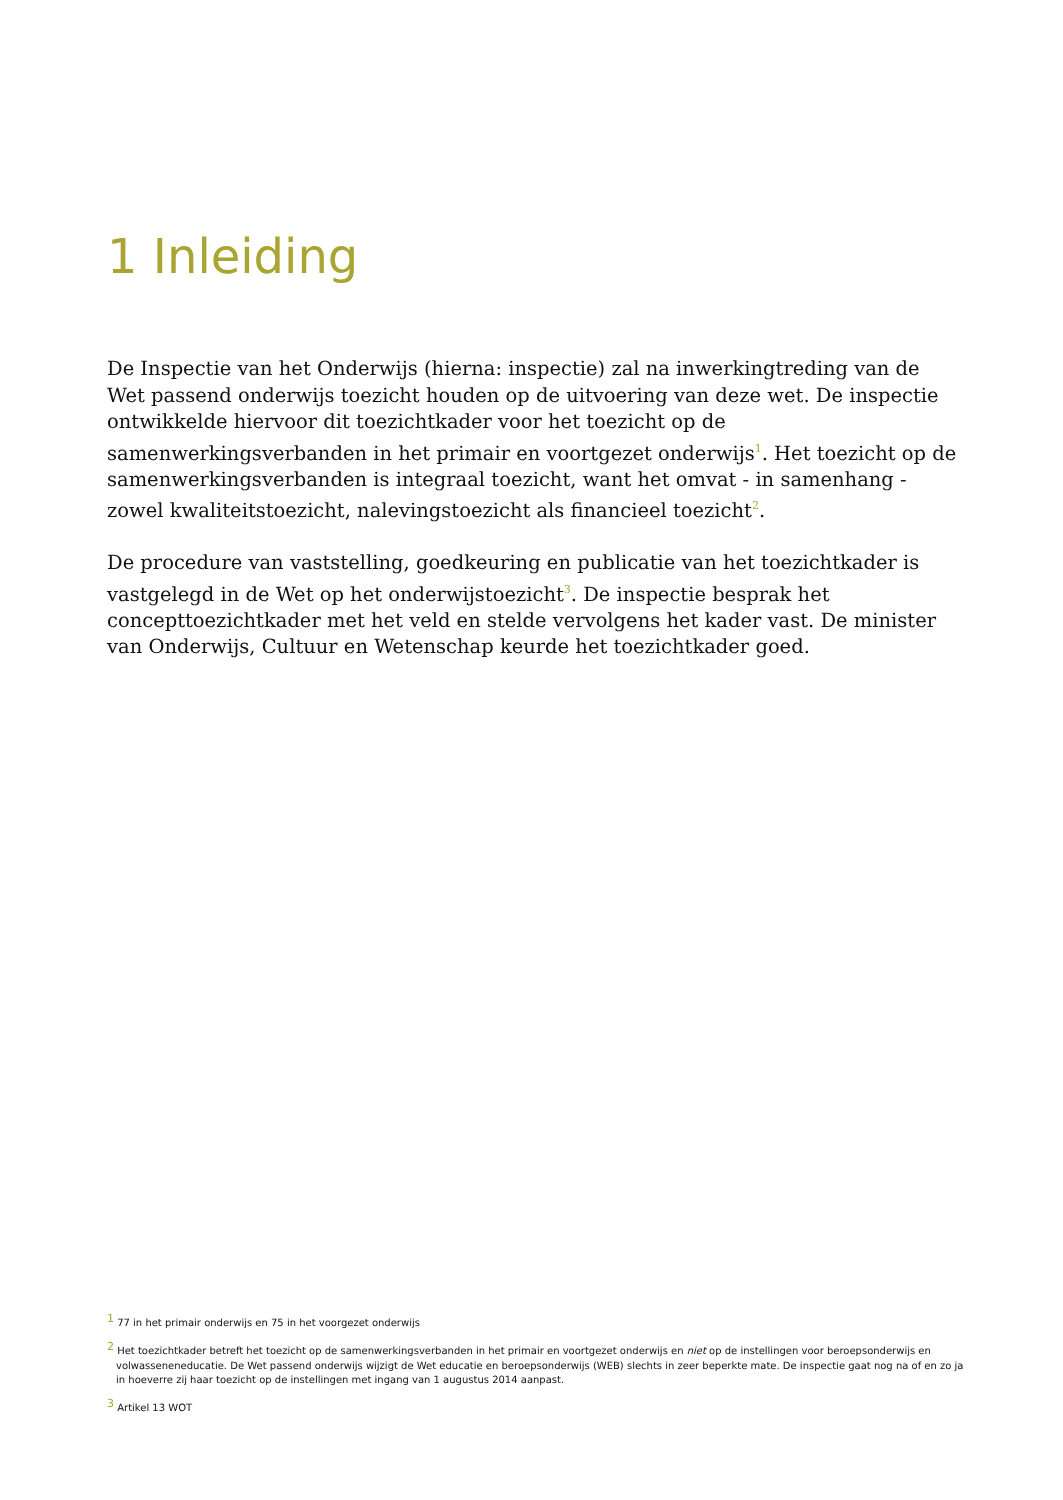1 Inleiding
De Inspectie van het Onderwijs (hierna: inspectie) zal na inwerkingtreding van de Wet passend onderwijs toezicht houden op de uitvoering van deze wet. De inspectie ontwikkelde hiervoor dit toezichtkader voor het toezicht op de samenwerkingsverbanden in het primair en voortgezet onderwijs<sup>1</sup>. Het toezicht op de samenwerkingsverbanden is integraal toezicht, want het omvat - in samenhang - zowel kwaliteitstoezicht, nalevingstoezicht als financieel toezicht<sup>2</sup>.
De procedure van vaststelling, goedkeuring en publicatie van het toezichtkader is vastgelegd in de Wet op het onderwijstoezicht<sup>3</sup>. De inspectie besprak het concepttoezichtkader met het veld en stelde vervolgens het kader vast. De minister van Onderwijs, Cultuur en Wetenschap keurde het toezichtkader goed.
<sup>1</sup> 77 in het primair onderwijs en 75 in het voorgezet onderwijs
<sup>2</sup> Het toezichtkader betreft het toezicht op de samenwerkingsverbanden in het primair en voortgezet onderwijs en niet op de instellingen voor beroepsonderwijs en volwasseneneducatie. De Wet passend onderwijs wijzigt de Wet educatie en beroepsonderwijs (WEB) slechts in zeer beperkte mate. De inspectie gaat nog na of en zo ja in hoeverre zij haar toezicht op de instellingen met ingang van 1 augustus 2014 aanpast.
<sup>3</sup> Artikel 13 WOT